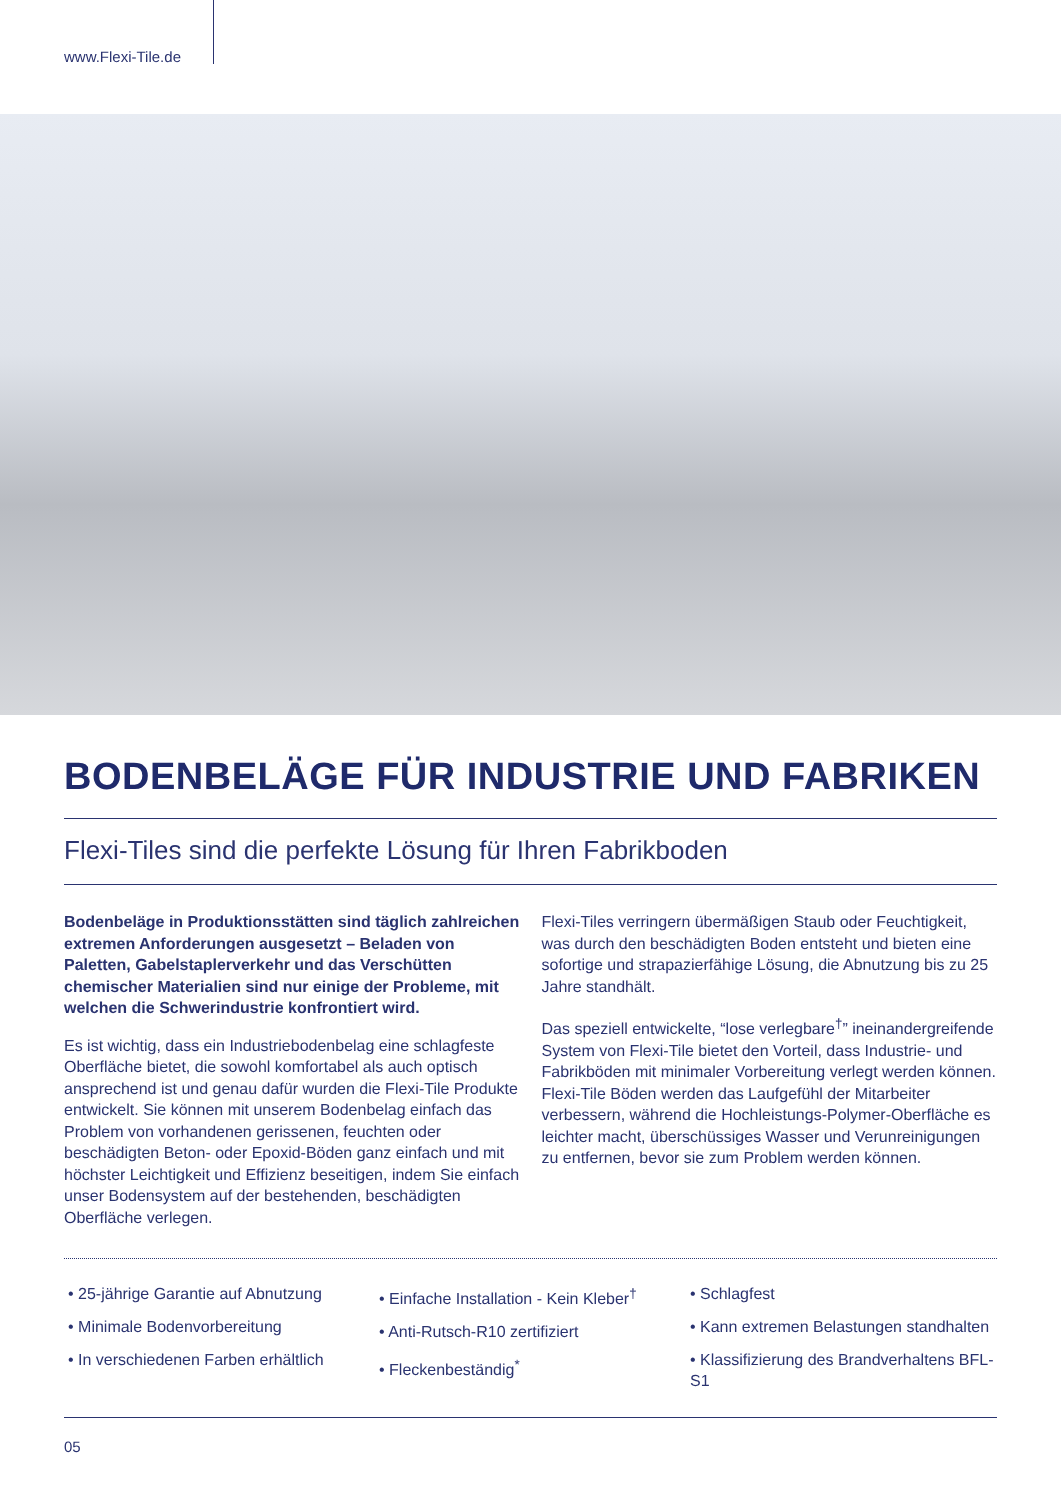www.Flexi-Tile.de
BODENBELÄGE FÜR INDUSTRIE UND FABRIKEN
Flexi-Tiles sind die perfekte Lösung für Ihren Fabrikboden
Bodenbeläge in Produktionsstätten sind täglich zahlreichen extremen Anforderungen ausgesetzt – Beladen von Paletten, Gabelstaplerverkehr und das Verschütten chemischer Materialien sind nur einige der Probleme, mit welchen die Schwerindustrie konfrontiert wird.
Es ist wichtig, dass ein Industriebodenbelag eine schlagfeste Oberfläche bietet, die sowohl komfortabel als auch optisch ansprechend ist und genau dafür wurden die Flexi-Tile Produkte entwickelt. Sie können mit unserem Bodenbelag einfach das Problem von vorhandenen gerissenen, feuchten oder beschädigten Beton- oder Epoxid-Böden ganz einfach und mit höchster Leichtigkeit und Effizienz beseitigen, indem Sie einfach unser Bodensystem auf der bestehenden, beschädigten Oberfläche verlegen.
Flexi-Tiles verringern übermäßigen Staub oder Feuchtigkeit, was durch den beschädigten Boden entsteht und bieten eine sofortige und strapazierfähige Lösung, die Abnutzung bis zu 25 Jahre standhält.
Das speziell entwickelte, “lose verlegbare<sup>†</sup>” ineinandergreifende System von Flexi-Tile bietet den Vorteil, dass Industrie- und Fabrikböden mit minimaler Vorbereitung verlegt werden können. Flexi-Tile Böden werden das Laufgefühl der Mitarbeiter verbessern, während die Hochleistungs-Polymer-Oberfläche es leichter macht, überschüssiges Wasser und Verunreinigungen zu entfernen, bevor sie zum Problem werden können.
• 25-jährige Garantie auf Abnutzung
• Minimale Bodenvorbereitung
• In verschiedenen Farben erhältlich
• Einfache Installation - Kein Kleber<sup>†</sup>
• Anti-Rutsch-R10 zertifiziert
• Fleckenbeständig<sup>*</sup>
• Schlagfest
• Kann extremen Belastungen standhalten
• Klassifizierung des Brandverhaltens BFL-S1
05